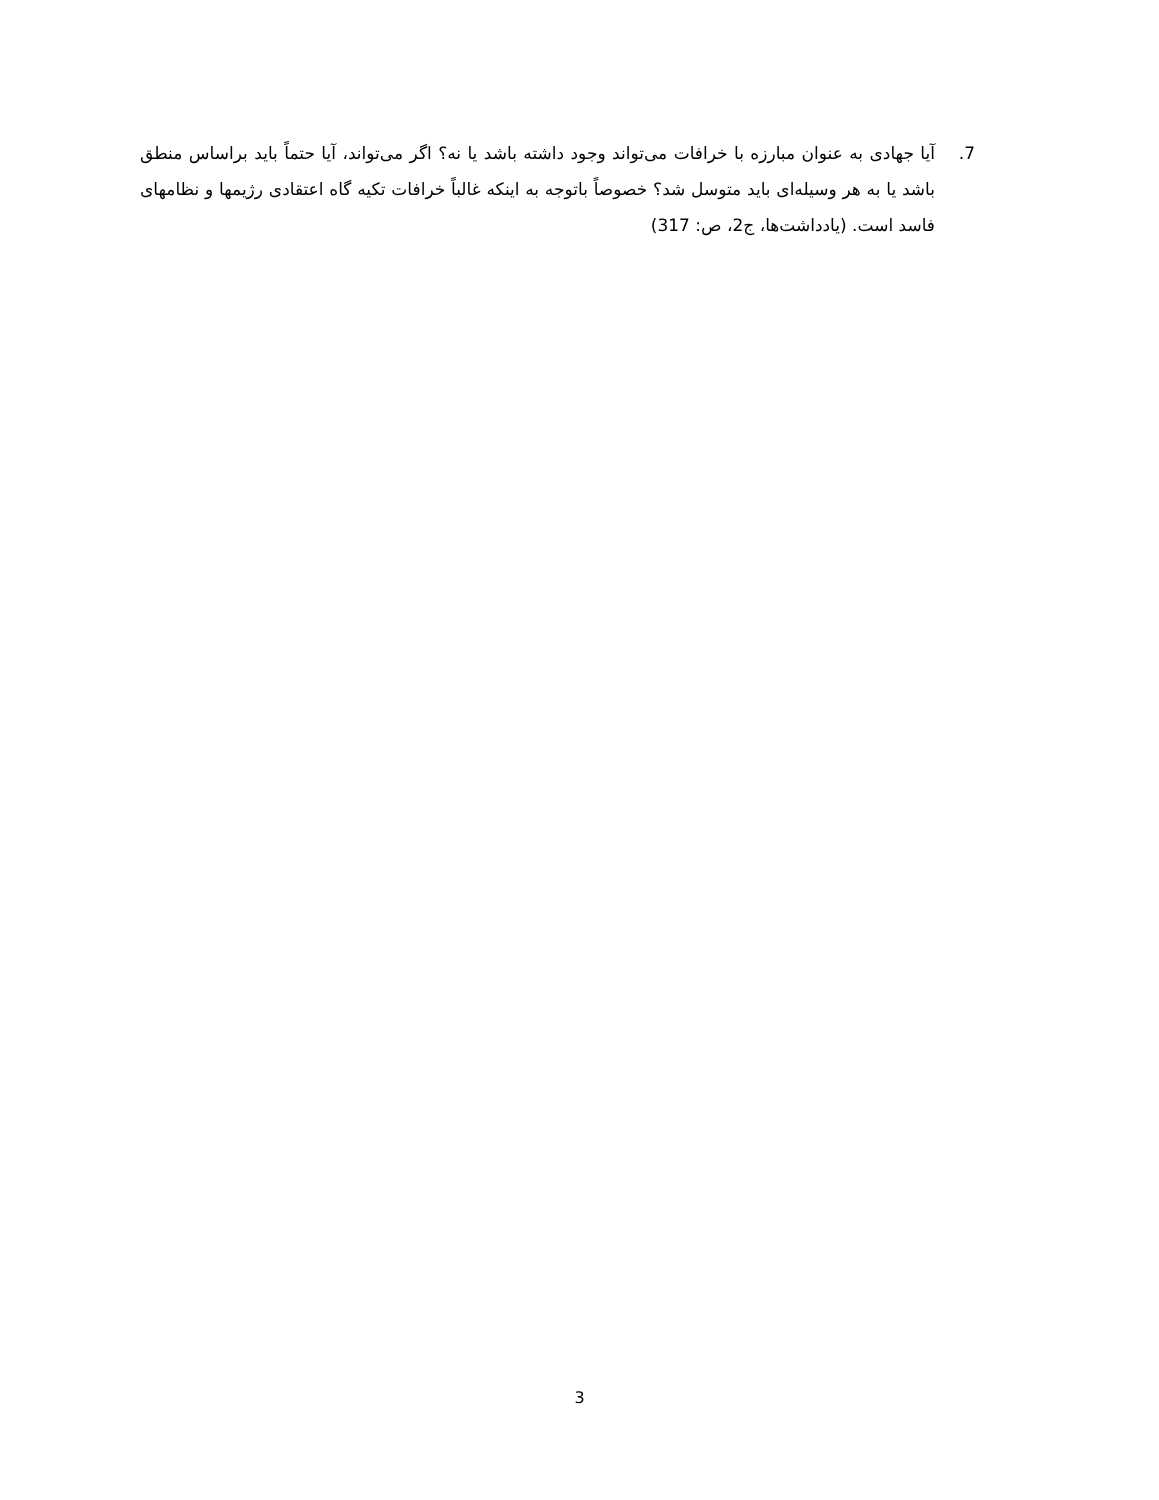7. آیا جهادی به عنوان مبارزه با خرافات می‌تواند وجود داشته باشد یا نه؟ اگر می‌تواند، آیا حتماً باید براساس منطق باشد یا به هر وسیله‌ای باید متوسل شد؟ خصوصاً باتوجه به اینکه غالباً خرافات تکیه گاه اعتقادی رژیمها و نظامهای فاسد است. (یادداشت‌ها، ج2، ص: 317)
3